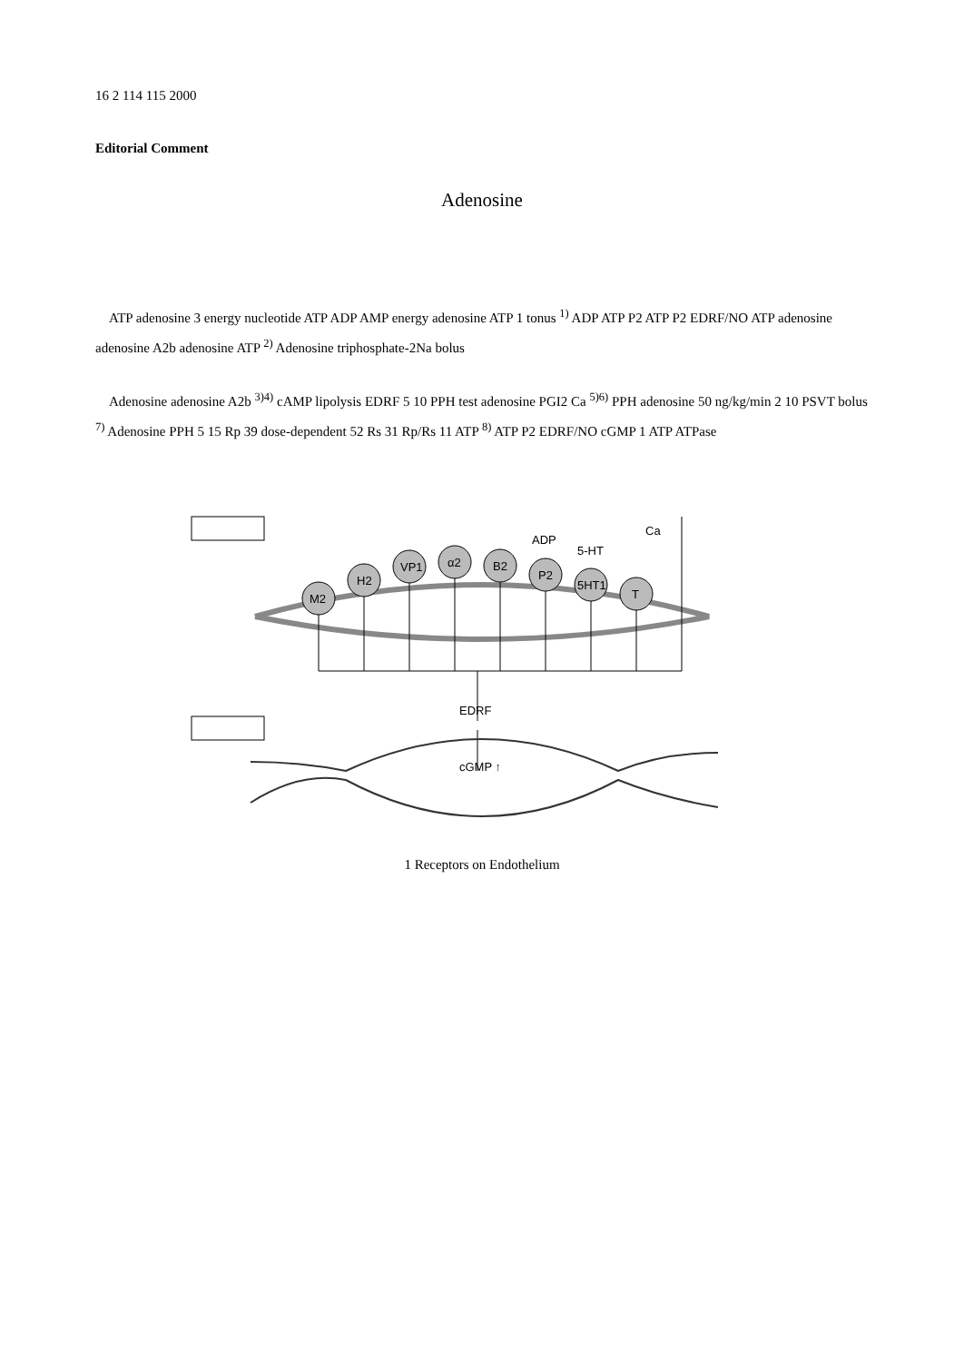16 2 114 115 2000
Editorial Comment
Adenosine
ATP adenosine 3 energy nucleotide ATP ADP AMP energy adenosine ATP 1 tonus <sup>1)</sup> ADP ATP P2 ATP P2 EDRF/NO ATP adenosine adenosine A2b adenosine ATP <sup>2)</sup> Adenosine triphosphate-2Na bolus
Adenosine adenosine A2b <sup>3)4)</sup> cAMP lipolysis EDRF 5 10 PPH test adenosine PGI2 Ca <sup>5)6)</sup> PPH adenosine 50 ng/kg/min 2 10 PSVT bolus <sup>7)</sup> Adenosine PPH 5 15 Rp 39 dose-dependent 52 Rs 31 Rp/Rs 11 ATP <sup>8)</sup> ATP P2 EDRF/NO cGMP 1 ATP ATPase
M2
H2
VP1
α2
B2
P2
5HT1
T
ADP
5-HT
Ca
EDRF
cGMP ↑
1 Receptors on Endothelium